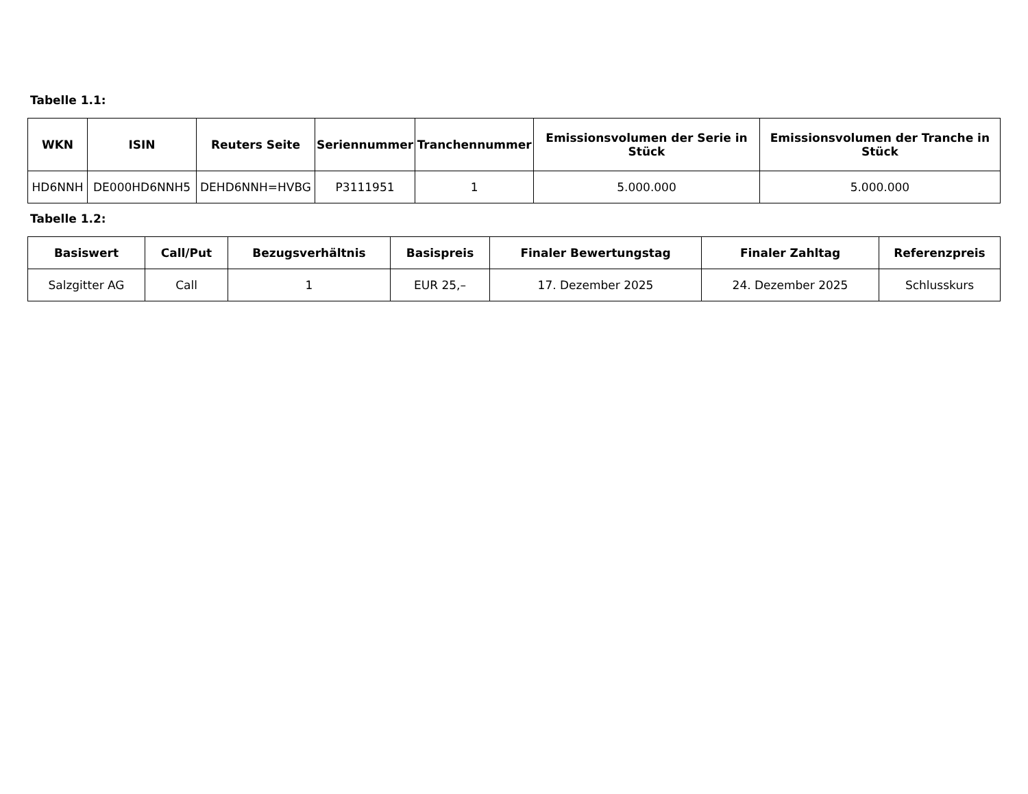Tabelle 1.1:
| WKN | ISIN | Reuters Seite | Seriennummer | Tranchennummer | Emissionsvolumen der Serie in Stück | Emissionsvolumen der Tranche in Stück |
| --- | --- | --- | --- | --- | --- | --- |
| HD6NNH | DE000HD6NNH5 | DEHD6NNH=HVBG | P3111951 | 1 | 5.000.000 | 5.000.000 |
Tabelle 1.2:
| Basiswert | Call/Put | Bezugsverhältnis | Basispreis | Finaler Bewertungstag | Finaler Zahltag | Referenzpreis |
| --- | --- | --- | --- | --- | --- | --- |
| Salzgitter AG | Call | 1 | EUR 25,– | 17. Dezember 2025 | 24. Dezember 2025 | Schlusskurs |